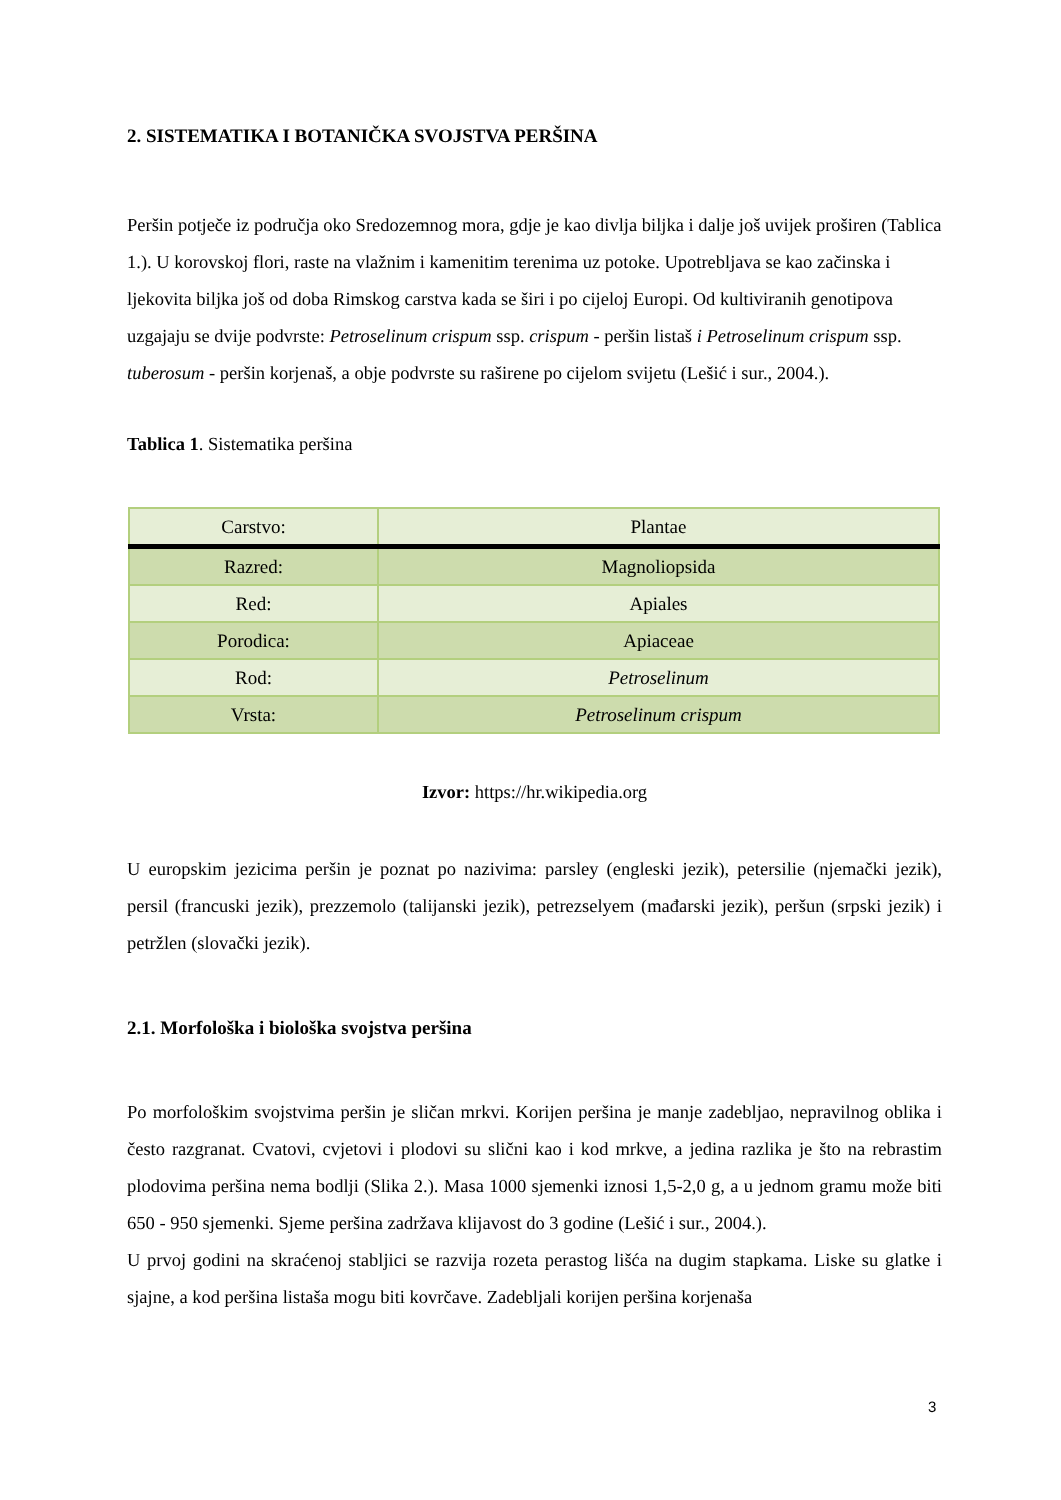2. SISTEMATIKA I BOTANIČKA SVOJSTVA PERŠINA
Peršin potječe iz područja oko Sredozemnog mora, gdje je kao divlja biljka i dalje još uvijek proširen (Tablica 1.). U korovskoj flori, raste na vlažnim i kamenitim terenima uz potoke. Upotrebljava se kao začinska i ljekovita biljka još od doba Rimskog carstva kada se širi i po cijeloj Europi. Od kultiviranih genotipova uzgajaju se dvije podvrste: Petroselinum crispum ssp. crispum - peršin listaš i Petroselinum crispum ssp. tuberosum - peršin korjenaš, a obje podvrste su raširene po cijelom svijetu (Lešić i sur., 2004.).
Tablica 1. Sistematika peršina
| Carstvo: | Plantae |
| Razred: | Magnoliopsida |
| Red: | Apiales |
| Porodica: | Apiaceae |
| Rod: | Petroselinum |
| Vrsta: | Petroselinum crispum |
Izvor: https://hr.wikipedia.org
U europskim jezicima peršin je poznat po nazivima: parsley (engleski jezik), petersilie (njemački jezik), persil (francuski jezik), prezzemolo (talijanski jezik), petrezselyem (mađarski jezik), peršun (srpski jezik) i petržlen (slovački jezik).
2.1. Morfološka i biološka svojstva peršina
Po morfološkim svojstvima peršin je sličan mrkvi. Korijen peršina je manje zadebljao, nepravilnog oblika i često razgranat. Cvatovi, cvjetovi i plodovi su slični kao i kod mrkve, a jedina razlika je što na rebrastim plodovima peršina nema bodlji (Slika 2.). Masa 1000 sjemenki iznosi 1,5-2,0 g, a u jednom gramu može biti 650 - 950 sjemenki. Sjeme peršina zadržava klijavost do 3 godine (Lešić i sur., 2004.).
U prvoj godini na skraćenoj stabljici se razvija rozeta perastog lišća na dugim stapkama. Liske su glatke i sjajne, a kod peršina listaša mogu biti kovrčave. Zadebljali korijen peršina korjenaša
3